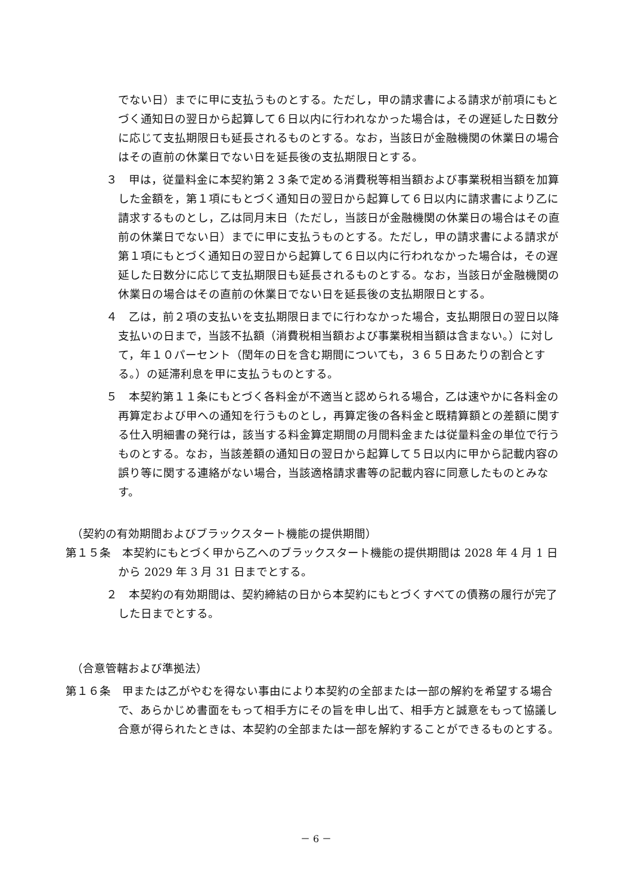でない日）までに甲に支払うものとする。ただし，甲の請求書による請求が前項にもとづく通知日の翌日から起算して６日以内に行われなかった場合は，その遅延した日数分に応じて支払期限日も延長されるものとする。なお，当該日が金融機関の休業日の場合はその直前の休業日でない日を延長後の支払期限日とする。
３　甲は，従量料金に本契約第２３条で定める消費税等相当額および事業税相当額を加算した金額を，第１項にもとづく通知日の翌日から起算して６日以内に請求書により乙に請求するものとし，乙は同月末日（ただし，当該日が金融機関の休業日の場合はその直前の休業日でない日）までに甲に支払うものとする。ただし，甲の請求書による請求が第１項にもとづく通知日の翌日から起算して６日以内に行われなかった場合は，その遅延した日数分に応じて支払期限日も延長されるものとする。なお，当該日が金融機関の休業日の場合はその直前の休業日でない日を延長後の支払期限日とする。
４　乙は，前２項の支払いを支払期限日までに行わなかった場合，支払期限日の翌日以降支払いの日まで，当該不払額（消費税相当額および事業税相当額は含まない。）に対して，年１０パーセント（閏年の日を含む期間についても，３６５日あたりの割合とする。）の延滞利息を甲に支払うものとする。
５　本契約第１１条にもとづく各料金が不適当と認められる場合，乙は速やかに各料金の再算定および甲への通知を行うものとし，再算定後の各料金と既精算額との差額に関する仕入明細書の発行は，該当する料金算定期間の月間料金または従量料金の単位で行うものとする。なお，当該差額の通知日の翌日から起算して５日以内に甲から記載内容の誤り等に関する連絡がない場合，当該適格請求書等の記載内容に同意したものとみなす。
（契約の有効期間およびブラックスタート機能の提供期間）
第１５条　本契約にもとづく甲から乙へのブラックスタート機能の提供期間は 2028 年 4 月 1 日から 2029 年 3 月 31 日までとする。
２　本契約の有効期間は、契約締結の日から本契約にもとづくすべての債務の履行が完了した日までとする。
（合意管轄および準拠法）
第１６条　甲または乙がやむを得ない事由により本契約の全部または一部の解約を希望する場合で、あらかじめ書面をもって相手方にその旨を申し出て、相手方と誠意をもって協議し合意が得られたときは、本契約の全部または一部を解約することができるものとする。
－ 6 －